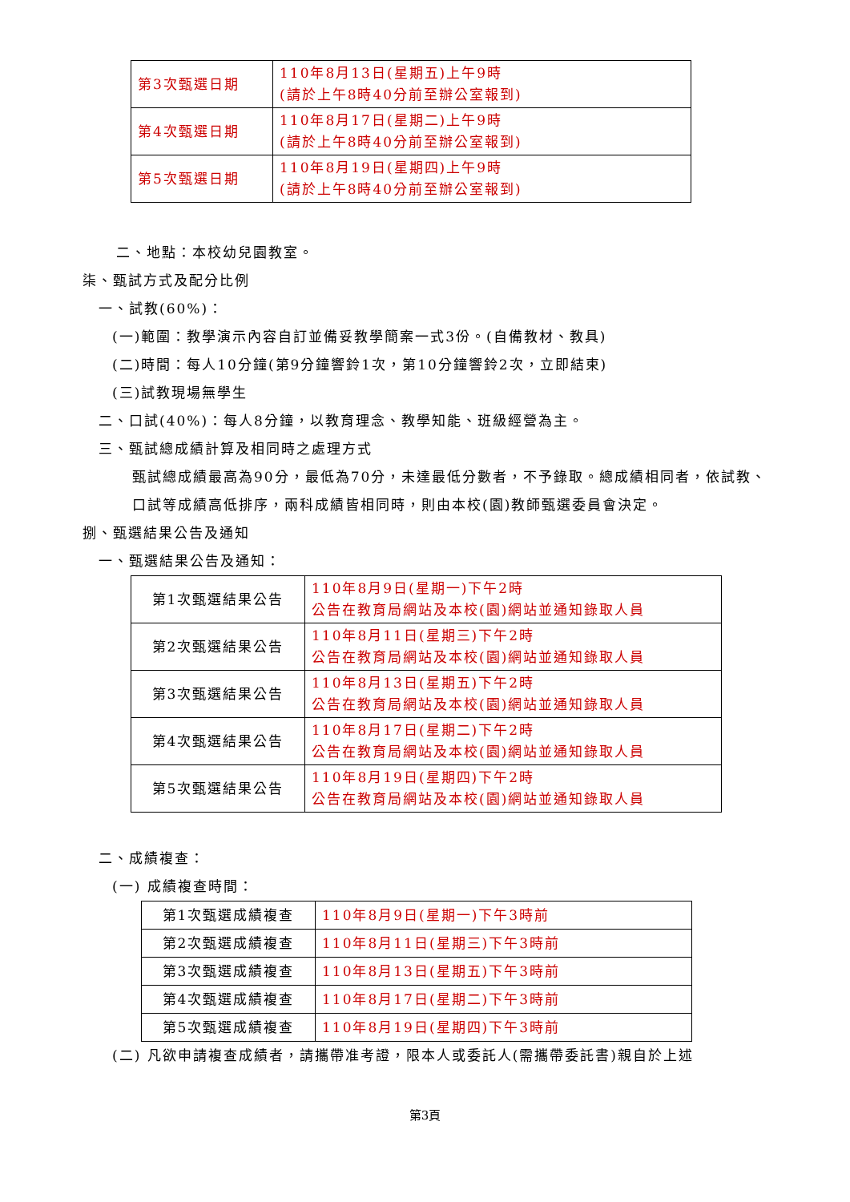| 第3次甄選日期 | 110年8月13日(星期五)上午9時 (請於上午8時40分前至辦公室報到) |
| 第4次甄選日期 | 110年8月17日(星期二)上午9時 (請於上午8時40分前至辦公室報到) |
| 第5次甄選日期 | 110年8月19日(星期四)上午9時 (請於上午8時40分前至辦公室報到) |
二、地點：本校幼兒園教室。
柒、甄試方式及配分比例
一、試教(60%)：
(一)範圍：教學演示內容自訂並備妥教學簡案一式3份。(自備教材、教具)
(二)時間：每人10分鐘(第9分鐘響鈴1次，第10分鐘響鈴2次，立即結束)
(三)試教現場無學生
二、口試(40%)：每人8分鐘，以教育理念、教學知能、班級經營為主。
三、甄試總成績計算及相同時之處理方式
甄試總成績最高為90分，最低為70分，未達最低分數者，不予錄取。總成績相同者，依試教、口試等成績高低排序，兩科成績皆相同時，則由本校(園)教師甄選委員會決定。
捌、甄選結果公告及通知
一、甄選結果公告及通知：
| 第1次甄選結果公告 | 110年8月9日(星期一)下午2時 公告在教育局網站及本校(園)網站並通知錄取人員 |
| 第2次甄選結果公告 | 110年8月11日(星期三)下午2時 公告在教育局網站及本校(園)網站並通知錄取人員 |
| 第3次甄選結果公告 | 110年8月13日(星期五)下午2時 公告在教育局網站及本校(園)網站並通知錄取人員 |
| 第4次甄選結果公告 | 110年8月17日(星期二)下午2時 公告在教育局網站及本校(園)網站並通知錄取人員 |
| 第5次甄選結果公告 | 110年8月19日(星期四)下午2時 公告在教育局網站及本校(園)網站並通知錄取人員 |
二、成績複查：
(一) 成績複查時間：
| 第1次甄選成績複查 | 110年8月9日(星期一)下午3時前 |
| 第2次甄選成績複查 | 110年8月11日(星期三)下午3時前 |
| 第3次甄選成績複查 | 110年8月13日(星期五)下午3時前 |
| 第4次甄選成績複查 | 110年8月17日(星期二)下午3時前 |
| 第5次甄選成績複查 | 110年8月19日(星期四)下午3時前 |
(二) 凡欲申請複查成績者，請攜帶准考證，限本人或委託人(需攜帶委託書)親自於上述
第3頁